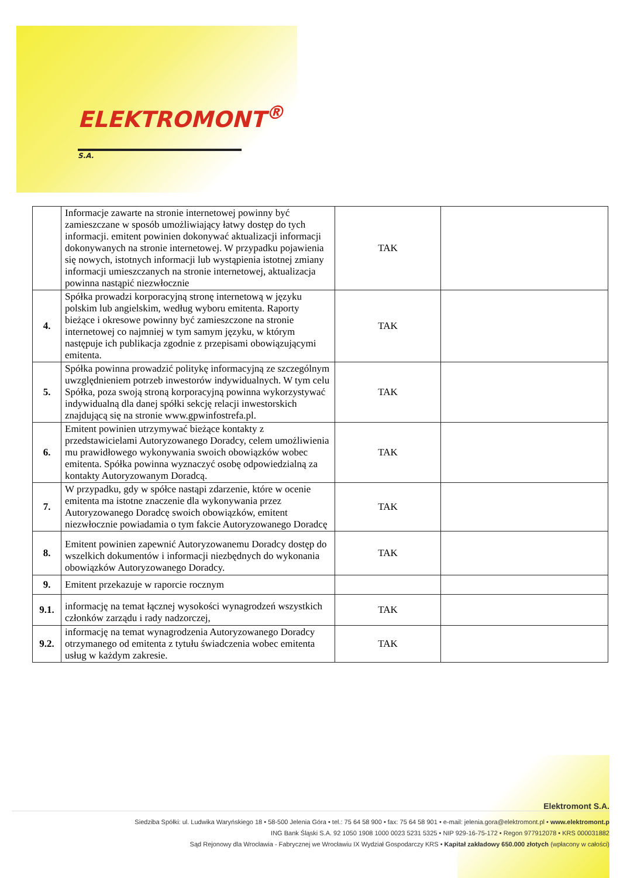ELEKTROMONT<sup>®</sup> <sub>S.A.</sub>
| | Informacje zawarte na stronie internetowej powinny być zamieszczane w sposób umożliwiający łatwy dostęp do tych informacji. emitent powinien dokonywać aktualizacji informacji dokonywanych na stronie internetowej. W przypadku pojawienia się nowych, istotnych informacji lub wystąpienia istotnej zmiany informacji umieszczanych na stronie internetowej, aktualizacja powinna nastąpić niezwłocznie | TAK | |
| 4. | Spółka prowadzi korporacyjną stronę internetową w języku polskim lub angielskim, według wyboru emitenta. Raporty bieżące i okresowe powinny być zamieszczone na stronie internetowej co najmniej w tym samym języku, w którym następuje ich publikacja zgodnie z przepisami obowiązującymi emitenta. | TAK | |
| 5. | Spółka powinna prowadzić politykę informacyjną ze szczególnym uwzględnieniem potrzeb inwestorów indywidualnych. W tym celu Spółka, poza swoją stroną korporacyjną powinna wykorzystywać indywidualną dla danej spółki sekcję relacji inwestorskich znajdującą się na stronie www.gpwinfostrefa.pl. | TAK | |
| 6. | Emitent powinien utrzymywać bieżące kontakty z przedstawicielami Autoryzowanego Doradcy, celem umożliwienia mu prawidłowego wykonywania swoich obowiązków wobec emitenta. Spółka powinna wyznaczyć osobę odpowiedzialną za kontakty Autoryzowanym Doradcą. | TAK | |
| 7. | W przypadku, gdy w spółce nastąpi zdarzenie, które w ocenie emitenta ma istotne znaczenie dla wykonywania przez Autoryzowanego Doradcę swoich obowiązków, emitent niezwłocznie powiadamia o tym fakcie Autoryzowanego Doradcę | TAK | |
| 8. | Emitent powinien zapewnić Autoryzowanemu Doradcy dostęp do wszelkich dokumentów i informacji niezbędnych do wykonania obowiązków Autoryzowanego Doradcy. | TAK | |
| 9. | Emitent przekazuje w raporcie rocznym | | |
| 9.1. | informację na temat łącznej wysokości wynagrodzeń wszystkich członków zarządu i rady nadzorczej, | TAK | |
| 9.2. | informację na temat wynagrodzenia Autoryzowanego Doradcy otrzymanego od emitenta z tytułu świadczenia wobec emitenta usług w każdym zakresie. | TAK | |
Elektromont S.A.
Siedziba Spółki: ul. Ludwika Waryńskiego 18 • 58-500 Jelenia Góra • tel.: 75 64 58 900 • fax: 75 64 58 901 • e-mail: jelenia.gora@elektromont.pl • www.elektromont.p
ING Bank Śląski S.A. 92 1050 1908 1000 0023 5231 5325 • NIP 929-16-75-172 • Regon 977912078 • KRS 000031882
Sąd Rejonowy dla Wrocławia - Fabrycznej we Wrocławiu IX Wydział Gospodarczy KRS • Kapitał zakładowy 650.000 złotych (wpłacony w całości)